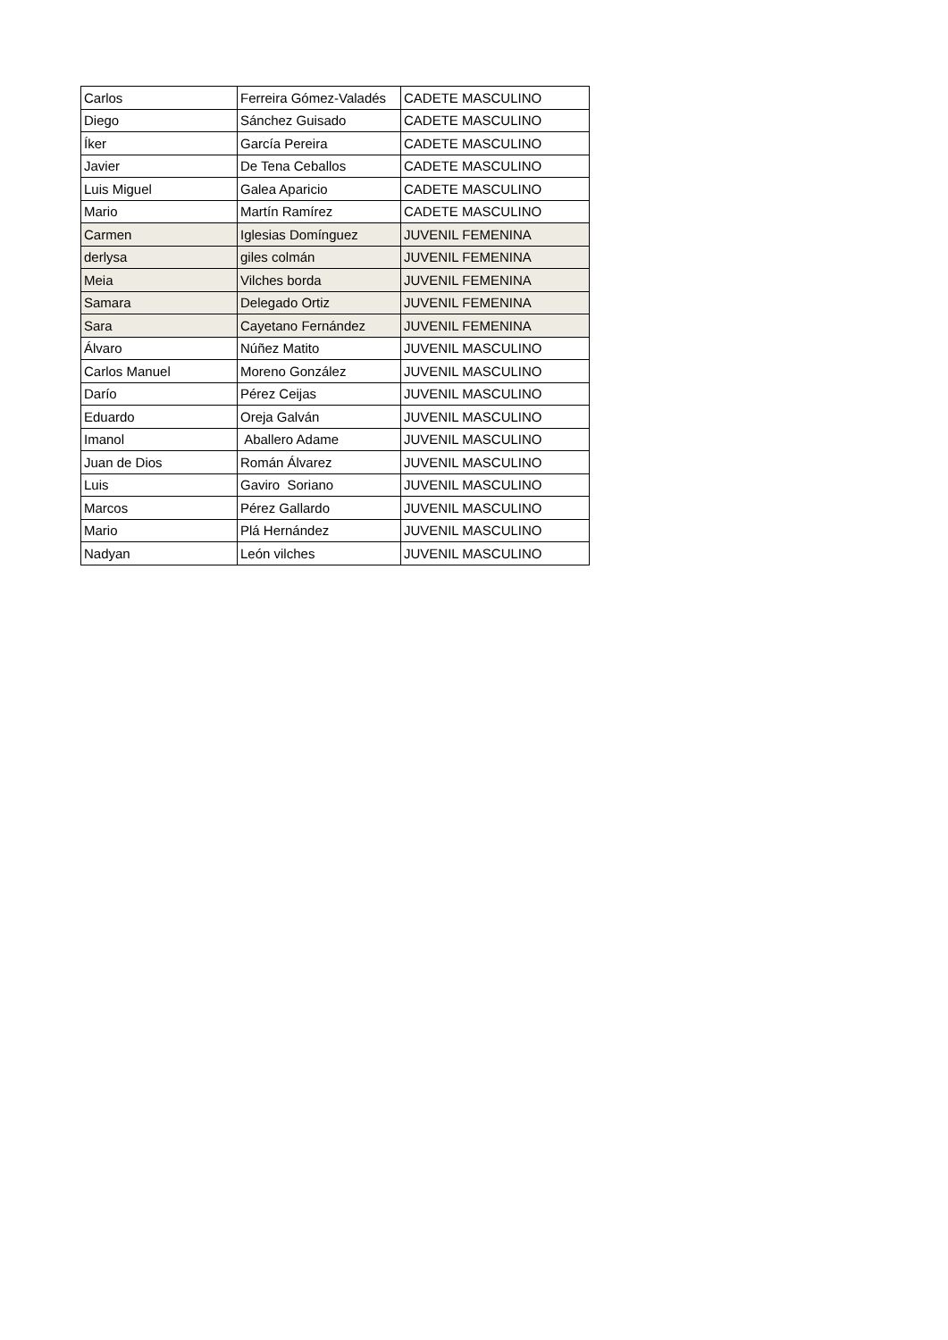| Carlos | Ferreira Gómez-Valadés | CADETE MASCULINO |
| Diego | Sánchez Guisado | CADETE MASCULINO |
| Íker | García Pereira | CADETE MASCULINO |
| Javier | De Tena Ceballos | CADETE MASCULINO |
| Luis Miguel | Galea Aparicio | CADETE MASCULINO |
| Mario | Martín Ramírez | CADETE MASCULINO |
| Carmen | Iglesias Domínguez | JUVENIL FEMENINA |
| derlysa | giles colmán | JUVENIL FEMENINA |
| Meia | Vilches borda | JUVENIL FEMENINA |
| Samara | Delegado Ortiz | JUVENIL FEMENINA |
| Sara | Cayetano Fernández | JUVENIL FEMENINA |
| Álvaro | Núñez Matito | JUVENIL MASCULINO |
| Carlos Manuel | Moreno González | JUVENIL MASCULINO |
| Darío | Pérez Ceijas | JUVENIL MASCULINO |
| Eduardo | Oreja Galván | JUVENIL MASCULINO |
| Imanol | Aballero Adame | JUVENIL MASCULINO |
| Juan de Dios | Román Álvarez | JUVENIL MASCULINO |
| Luis | Gaviro Soriano | JUVENIL MASCULINO |
| Marcos | Pérez Gallardo | JUVENIL MASCULINO |
| Mario | Plá Hernández | JUVENIL MASCULINO |
| Nadyan | León vilches | JUVENIL MASCULINO |